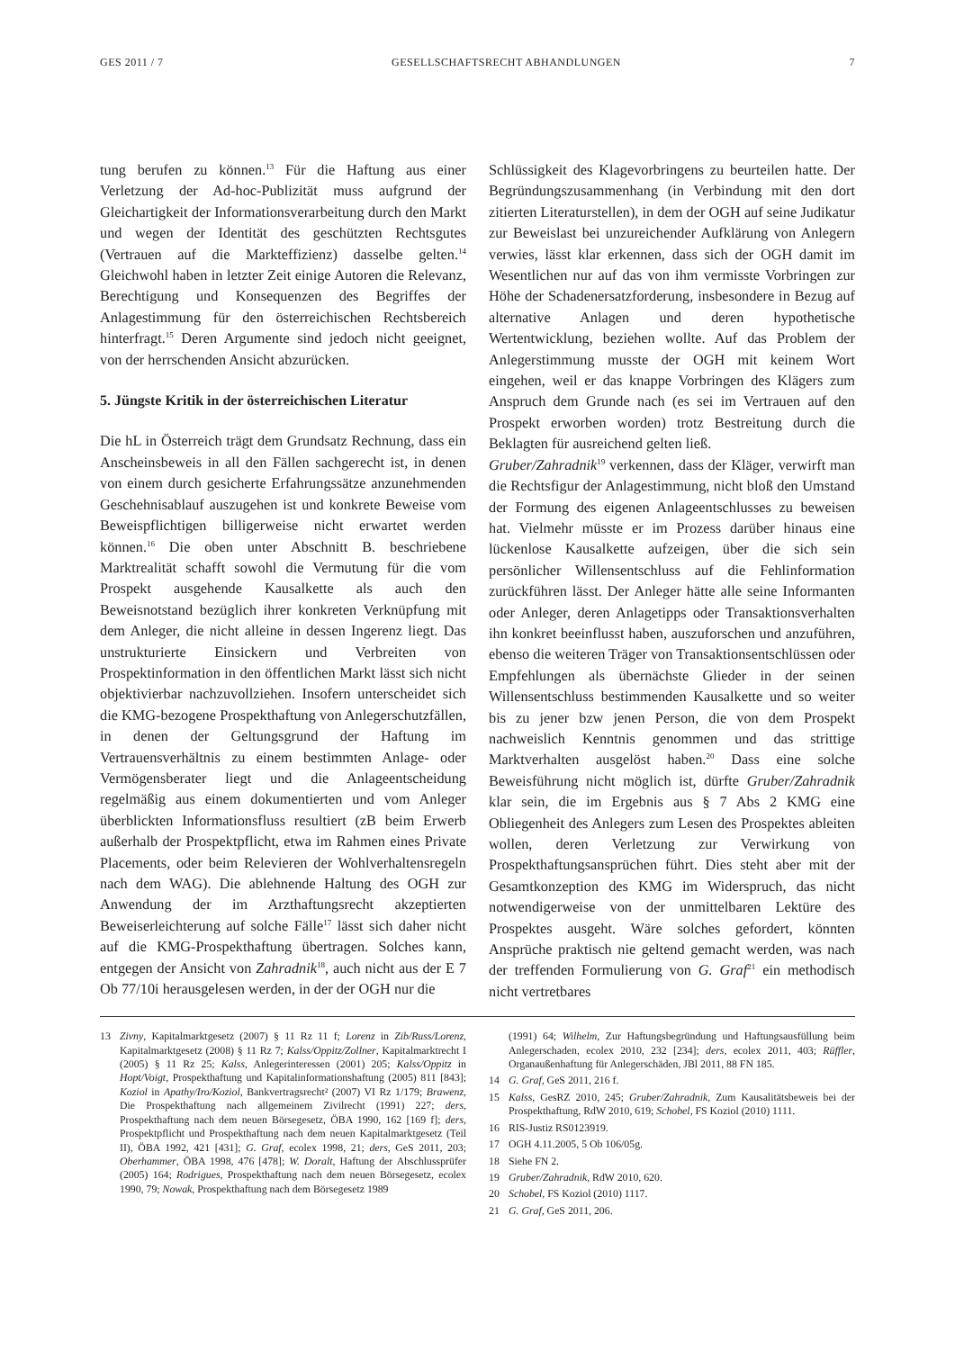GES 2011 / 7 GESELLSCHAFTSRECHT ABHANDLUNGEN 7
tung berufen zu können.<sup>13</sup> Für die Haftung aus einer Verletzung der Ad-hoc-Publizität muss aufgrund der Gleichartigkeit der Informationsverarbeitung durch den Markt und wegen der Identität des geschützten Rechtsgutes (Vertrauen auf die Markteffizienz) dasselbe gelten.<sup>14</sup> Gleichwohl haben in letzter Zeit einige Autoren die Relevanz, Berechtigung und Konsequenzen des Begriffes der Anlagestimmung für den österreichischen Rechtsbereich hinterfragt.<sup>15</sup> Deren Argumente sind jedoch nicht geeignet, von der herrschenden Ansicht abzurücken.
5. Jüngste Kritik in der österreichischen Literatur
Die hL in Österreich trägt dem Grundsatz Rechnung, dass ein Anscheinsbeweis in all den Fällen sachgerecht ist, in denen von einem durch gesicherte Erfahrungssätze anzunehmenden Geschehnisablauf auszugehen ist und konkrete Beweise vom Beweispflichtigen billigerweise nicht erwartet werden können.<sup>16</sup> Die oben unter Abschnitt B. beschriebene Marktrealität schafft sowohl die Vermutung für die vom Prospekt ausgehende Kausalkette als auch den Beweisnotstand bezüglich ihrer konkreten Verknüpfung mit dem Anleger, die nicht alleine in dessen Ingerenz liegt. Das unstrukturierte Einsickern und Verbreiten von Prospektinformation in den öffentlichen Markt lässt sich nicht objektivierbar nachzuvollziehen. Insofern unterscheidet sich die KMG-bezogene Prospekthaftung von Anlegerschutzfällen, in denen der Geltungsgrund der Haftung im Vertrauensverhältnis zu einem bestimmten Anlage- oder Vermögensberater liegt und die Anlageentscheidung regelmäßig aus einem dokumentierten und vom Anleger überblickten Informationsfluss resultiert (zB beim Erwerb außerhalb der Prospektpflicht, etwa im Rahmen eines Private Placements, oder beim Relevieren der Wohlverhaltensregeln nach dem WAG). Die ablehnende Haltung des OGH zur Anwendung der im Arzthaftungsrecht akzeptierten Beweiserleichterung auf solche Fälle<sup>17</sup> lässt sich daher nicht auf die KMG-Prospekthaftung übertragen. Solches kann, entgegen der Ansicht von Zahradnik<sup>18</sup>, auch nicht aus der E 7 Ob 77/10i herausgelesen werden, in der der OGH nur die
Schlüssigkeit des Klagevorbringens zu beurteilen hatte. Der Begründungszusammenhang (in Verbindung mit den dort zitierten Literaturstellen), in dem der OGH auf seine Judikatur zur Beweislast bei unzureichender Aufklärung von Anlegern verwies, lässt klar erkennen, dass sich der OGH damit im Wesentlichen nur auf das von ihm vermisste Vorbringen zur Höhe der Schadenersatzforderung, insbesondere in Bezug auf alternative Anlagen und deren hypothetische Wertentwicklung, beziehen wollte. Auf das Problem der Anlegerstimmung musste der OGH mit keinem Wort eingehen, weil er das knappe Vorbringen des Klägers zum Anspruch dem Grunde nach (es sei im Vertrauen auf den Prospekt erworben worden) trotz Bestreitung durch die Beklagten für ausreichend gelten ließ.
Gruber/Zahradnik<sup>19</sup> verkennen, dass der Kläger, verwirft man die Rechtsfigur der Anlagestimmung, nicht bloß den Umstand der Formung des eigenen Anlageentschlusses zu beweisen hat. Vielmehr müsste er im Prozess darüber hinaus eine lückenlose Kausalkette aufzeigen, über die sich sein persönlicher Willensentschluss auf die Fehlinformation zurückführen lässt. Der Anleger hätte alle seine Informanten oder Anleger, deren Anlagetipps oder Transaktionsverhalten ihn konkret beeinflusst haben, auszuforschen und anzuführen, ebenso die weiteren Träger von Transaktionsentschlüssen oder Empfehlungen als übernächste Glieder in der seinen Willensentschluss bestimmenden Kausalkette und so weiter bis zu jener bzw jenen Person, die von dem Prospekt nachweislich Kenntnis genommen und das strittige Marktverhalten ausgelöst haben.<sup>20</sup> Dass eine solche Beweisführung nicht möglich ist, dürfte Gruber/Zahradnik klar sein, die im Ergebnis aus § 7 Abs 2 KMG eine Obliegenheit des Anlegers zum Lesen des Prospektes ableiten wollen, deren Verletzung zur Verwirkung von Prospekthaftungsansprüchen führt. Dies steht aber mit der Gesamtkonzeption des KMG im Widerspruch, das nicht notwendigerweise von der unmittelbaren Lektüre des Prospektes ausgeht. Wäre solches gefordert, könnten Ansprüche praktisch nie geltend gemacht werden, was nach der treffenden Formulierung von G. Graf<sup>21</sup> ein methodisch nicht vertretbares
13 Zivny, Kapitalmarktgesetz (2007) § 11 Rz 11 f; Lorenz in Zib/Russ/Lorenz, Kapitalmarktgesetz (2008) § 11 Rz 7; Kalss/Oppitz/Zollner, Kapitalmarktrecht I (2005) § 11 Rz 25; Kalss, Anlegerinteressen (2001) 205; Kalss/Oppitz in Hopt/Voigt, Prospekthaftung und Kapitalinformationshaftung (2005) 811 [843]; Koziol in Apathy/Iro/Koziol, Bankvertragsrecht² (2007) VI Rz 1/179; Brawenz, Die Prospekthaftung nach allgemeinem Zivilrecht (1991) 227; ders, Prospekthaftung nach dem neuen Börsegesetz, ÖBA 1990, 162 [169 f]; ders, Prospektpflicht und Prospekthaftung nach dem neuen Kapitalmarktgesetz (Teil II), ÖBA 1992, 421 [431]; G. Graf, ecolex 1998, 21; ders, GeS 2011, 203; Oberhammer, ÖBA 1998, 476 [478]; W. Doralt, Haftung der Abschlussprüfer (2005) 164; Rodrigues, Prospekthaftung nach dem neuen Börsegesetz, ecolex 1990, 79; Nowak, Prospekthaftung nach dem Börsegesetz 1989
(1991) 64; Wilhelm, Zur Haftungsbegründung und Haftungsausfüllung beim Anlegerschaden, ecolex 2010, 232 [234]; ders, ecolex 2011, 403; Rüffler, Organaußenhaftung für Anlegerschäden, JBl 2011, 88 FN 185.
14 G. Graf, GeS 2011, 216 f.
15 Kalss, GesRZ 2010, 245; Gruber/Zahradnik, Zum Kausalitätsbeweis bei der Prospekthaftung, RdW 2010, 619; Schobel, FS Koziol (2010) 1111.
16 RIS-Justiz RS0123919.
17 OGH 4.11.2005, 5 Ob 106/05g.
18 Siehe FN 2.
19 Gruber/Zahradnik, RdW 2010, 620.
20 Schobel, FS Koziol (2010) 1117.
21 G. Graf, GeS 2011, 206.